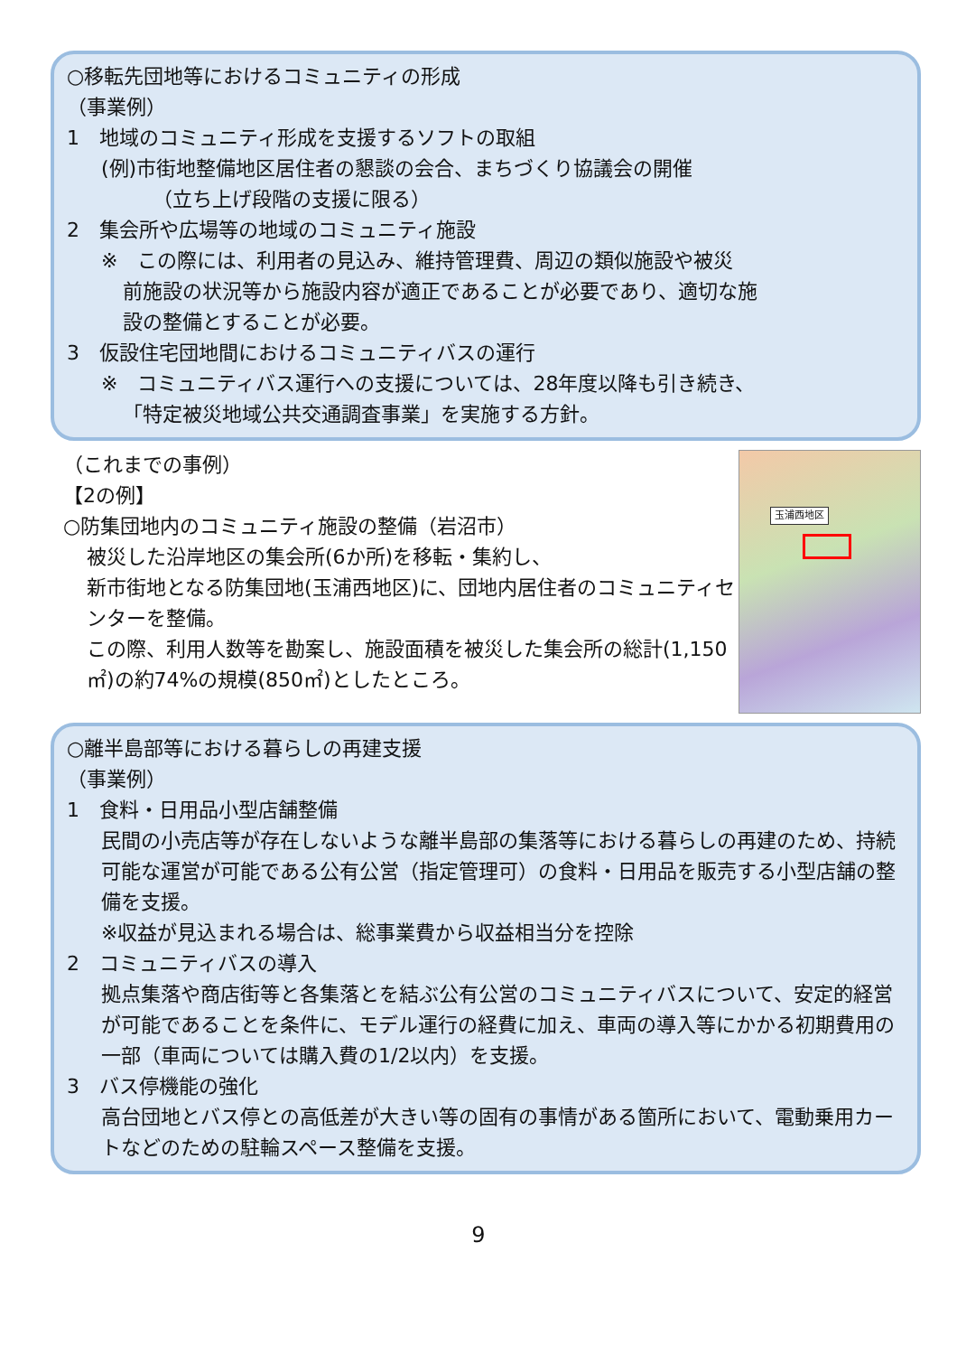○移転先団地等におけるコミュニティの形成
（事業例）
1　地域のコミュニティ形成を支援するソフトの取組
(例)市街地整備地区居住者の懇談の会合、まちづくり協議会の開催
（立ち上げ段階の支援に限る）
2　集会所や広場等の地域のコミュニティ施設
※　この際には、利用者の見込み、維持管理費、周辺の類似施設や被災
前施設の状況等から施設内容が適正であることが必要であり、適切な施
設の整備とすることが必要。
3　仮設住宅団地間におけるコミュニティバスの運行
※　コミュニティバス運行への支援については、28年度以降も引き続き、
「特定被災地域公共交通調査事業」を実施する方針。
（これまでの事例）
【2の例】
○防集団地内のコミュニティ施設の整備（岩沼市）
被災した沿岸地区の集会所(6か所)を移転・集約し、
新市街地となる防集団地(玉浦西地区)に、団地内居住者のコミュニティセンターを整備。
この際、利用人数等を勘案し、施設面積を被災した集会所の総計(1,150㎡)の約74%の規模(850㎡)としたところ。
玉浦西地区
○離半島部等における暮らしの再建支援
（事業例）
1　食料・日用品小型店舗整備
民間の小売店等が存在しないような離半島部の集落等における暮らしの再建のため、持続可能な運営が可能である公有公営（指定管理可）の食料・日用品を販売する小型店舗の整備を支援。
※収益が見込まれる場合は、総事業費から収益相当分を控除
2　コミュニティバスの導入
拠点集落や商店街等と各集落とを結ぶ公有公営のコミュニティバスについて、安定的経営が可能であることを条件に、モデル運行の経費に加え、車両の導入等にかかる初期費用の一部（車両については購入費の1/2以内）を支援。
3　バス停機能の強化
高台団地とバス停との高低差が大きい等の固有の事情がある箇所において、電動乗用カートなどのための駐輪スペース整備を支援。
9